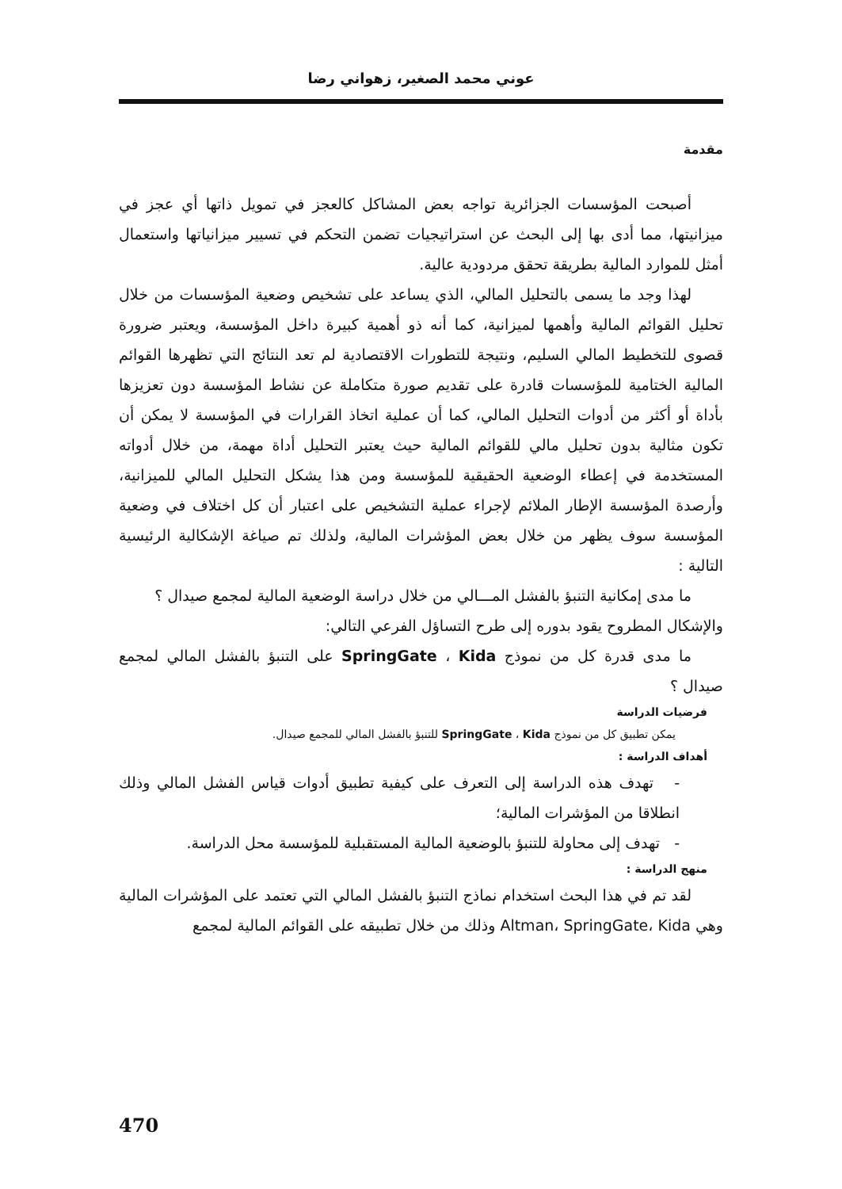عوني محمد الصغير، زهواني رضا
مقدمة
أصبحت المؤسسات الجزائرية تواجه بعض المشاكل كالعجز في تمويل ذاتها أي عجز في ميزانيتها، مما أدى بها إلى البحث عن استراتيجيات تضمن التحكم في تسيير ميزانياتها واستعمال أمثل للموارد المالية بطريقة تحقق مردودية عالية.
لهذا وجد ما يسمى بالتحليل المالي، الذي يساعد على تشخيص وضعية المؤسسات من خلال تحليل القوائم المالية وأهمها لميزانية، كما أنه ذو أهمية كبيرة داخل المؤسسة، ويعتبر ضرورة قصوى للتخطيط المالي السليم، ونتيجة للتطورات الاقتصادية لم تعد النتائج التي تظهرها القوائم المالية الختامية للمؤسسات قادرة على تقديم صورة متكاملة عن نشاط المؤسسة دون تعزيزها بأداة أو أكثر من أدوات التحليل المالي، كما أن عملية اتخاذ القرارات في المؤسسة لا يمكن أن تكون مثالية بدون تحليل مالي للقوائم المالية حيث يعتبر التحليل أداة مهمة، من خلال أدواته المستخدمة في إعطاء الوضعية الحقيقية للمؤسسة ومن هذا يشكل التحليل المالي للميزانية، وأرصدة المؤسسة الإطار الملائم لإجراء عملية التشخيص على اعتبار أن كل اختلاف في وضعية المؤسسة سوف يظهر من خلال بعض المؤشرات المالية، ولذلك تم صياغة الإشكالية الرئيسية التالية :
ما مدى إمكانية التنبؤ بالفشل المـــالي من خلال دراسة الوضعية المالية لمجمع صيدال ؟
والإشكال المطروح يقود بدوره إلى طرح التساؤل الفرعي التالي:
ما مدى قدرة كل من نموذج SpringGate ، Kida على التنبؤ بالفشل المالي لمجمع صيدال ؟
فرضيات الدراسة
يمكن تطبيق كل من نموذج SpringGate ، Kida للتنبؤ بالفشل المالي للمجمع صيدال.
أهداف الدراسة :
- تهدف هذه الدراسة إلى التعرف على كيفية تطبيق أدوات قياس الفشل المالي وذلك انطلاقا من المؤشرات المالية؛
- تهدف إلى محاولة للتنبؤ بالوضعية المالية المستقبلية للمؤسسة محل الدراسة.
منهج الدراسة :
لقد تم في هذا البحث استخدام نماذج التنبؤ بالفشل المالي التي تعتمد على المؤشرات المالية وهي Altman، SpringGate، Kida وذلك من خلال تطبيقه على القوائم المالية لمجمع
470